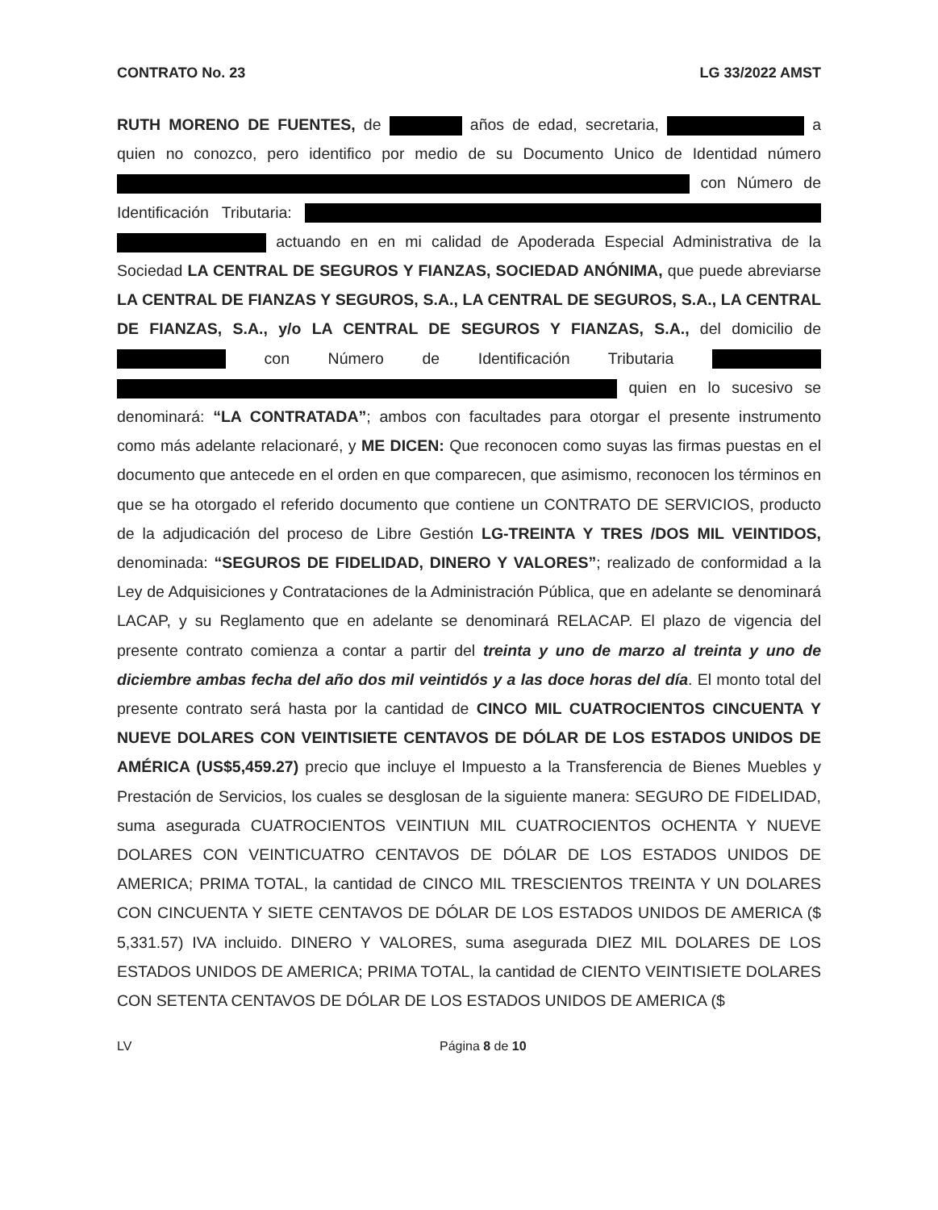CONTRATO No. 23 LG 33/2022 AMST
RUTH MORENO DE FUENTES, de años de edad, secretaria, a quien no conozco, pero identifico por medio de su Documento Unico de Identidad número con Número de Identificación Tributaria: actuando en en mi calidad de Apoderada Especial Administrativa de la Sociedad LA CENTRAL DE SEGUROS Y FIANZAS, SOCIEDAD ANÓNIMA, que puede abreviarse LA CENTRAL DE FIANZAS Y SEGUROS, S.A., LA CENTRAL DE SEGUROS, S.A., LA CENTRAL DE FIANZAS, S.A., y/o LA CENTRAL DE SEGUROS Y FIANZAS, S.A., del domicilio de con Número de Identificación Tributaria quien en lo sucesivo se denominará: “LA CONTRATADA”; ambos con facultades para otorgar el presente instrumento como más adelante relacionaré, y ME DICEN: Que reconocen como suyas las firmas puestas en el documento que antecede en el orden en que comparecen, que asimismo, reconocen los términos en que se ha otorgado el referido documento que contiene un CONTRATO DE SERVICIOS, producto de la adjudicación del proceso de Libre Gestión LG-TREINTA Y TRES /DOS MIL VEINTIDOS, denominada: “SEGUROS DE FIDELIDAD, DINERO Y VALORES”; realizado de conformidad a la Ley de Adquisiciones y Contrataciones de la Administración Pública, que en adelante se denominará LACAP, y su Reglamento que en adelante se denominará RELACAP. El plazo de vigencia del presente contrato comienza a contar a partir del treinta y uno de marzo al treinta y uno de diciembre ambas fecha del año dos mil veintidós y a las doce horas del día. El monto total del presente contrato será hasta por la cantidad de CINCO MIL CUATROCIENTOS CINCUENTA Y NUEVE DOLARES CON VEINTISIETE CENTAVOS DE DÓLAR DE LOS ESTADOS UNIDOS DE AMÉRICA (US$5,459.27) precio que incluye el Impuesto a la Transferencia de Bienes Muebles y Prestación de Servicios, los cuales se desglosan de la siguiente manera: SEGURO DE FIDELIDAD, suma asegurada CUATROCIENTOS VEINTIUN MIL CUATROCIENTOS OCHENTA Y NUEVE DOLARES CON VEINTICUATRO CENTAVOS DE DÓLAR DE LOS ESTADOS UNIDOS DE AMERICA; PRIMA TOTAL, la cantidad de CINCO MIL TRESCIENTOS TREINTA Y UN DOLARES CON CINCUENTA Y SIETE CENTAVOS DE DÓLAR DE LOS ESTADOS UNIDOS DE AMERICA ($ 5,331.57) IVA incluido. DINERO Y VALORES, suma asegurada DIEZ MIL DOLARES DE LOS ESTADOS UNIDOS DE AMERICA; PRIMA TOTAL, la cantidad de CIENTO VEINTISIETE DOLARES CON SETENTA CENTAVOS DE DÓLAR DE LOS ESTADOS UNIDOS DE AMERICA ($
LV Página 8 de 10